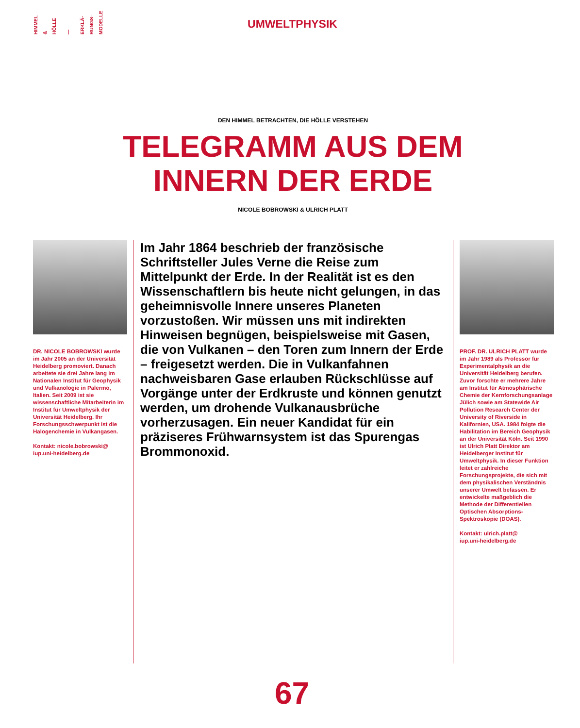HIMMEL
&
HÖLLE
—
ERKLÄ-
RUNGS-
MODELLE
UMWELTPHYSIK
DEN HIMMEL BETRACHTEN, DIE HÖLLE VERSTEHEN
TELEGRAMM AUS DEM
INNERN DER ERDE
NICOLE BOBROWSKI & ULRICH PLATT
DR. NICOLE BOBROWSKI wurde im Jahr 2005 an der Universität Heidelberg promoviert. Danach arbeitete sie drei Jahre lang im Nationalen Institut für Geophysik und Vulkanologie in Palermo, Italien. Seit 2009 ist sie wissenschaftliche Mitarbeiterin im Institut für Umweltphysik der Universität Heidelberg. Ihr Forschungsschwerpunkt ist die Halogenchemie in Vulkangasen.
Kontakt: nicole.bobrowski@
iup.uni-heidelberg.de
Im Jahr 1864 beschrieb der französische Schriftsteller Jules Verne die Reise zum Mittelpunkt der Erde. In der Realität ist es den Wissenschaftlern bis heute nicht gelungen, in das geheimnisvolle Innere unseres Planeten vorzustoßen. Wir müssen uns mit indirekten Hinweisen begnügen, beispielsweise mit Gasen, die von Vulkanen – den Toren zum Innern der Erde – freigesetzt werden. Die in Vulkanfahnen nachweisbaren Gase erlauben Rückschlüsse auf Vorgänge unter der Erdkruste und können genutzt werden, um drohende Vulkanausbrüche vorherzusagen. Ein neuer Kandidat für ein präziseres Frühwarnsystem ist das Spurengas Brommonoxid.
PROF. DR. ULRICH PLATT wurde im Jahr 1989 als Professor für Experimentalphysik an die Universität Heidelberg berufen. Zuvor forschte er mehrere Jahre am Institut für Atmosphärische Chemie der Kernforschungsanlage Jülich sowie am Statewide Air Pollution Research Center der University of Riverside in Kalifornien, USA. 1984 folgte die Habilitation im Bereich Geophysik an der Universität Köln. Seit 1990 ist Ulrich Platt Direktor am Heidelberger Institut für Umweltphysik. In dieser Funktion leitet er zahlreiche Forschungsprojekte, die sich mit dem physikalischen Verständnis unserer Umwelt befassen. Er entwickelte maßgeblich die Methode der Differentiellen Optischen Absorptions-Spektroskopie (DOAS).
Kontakt: ulrich.platt@
iup.uni-heidelberg.de
67